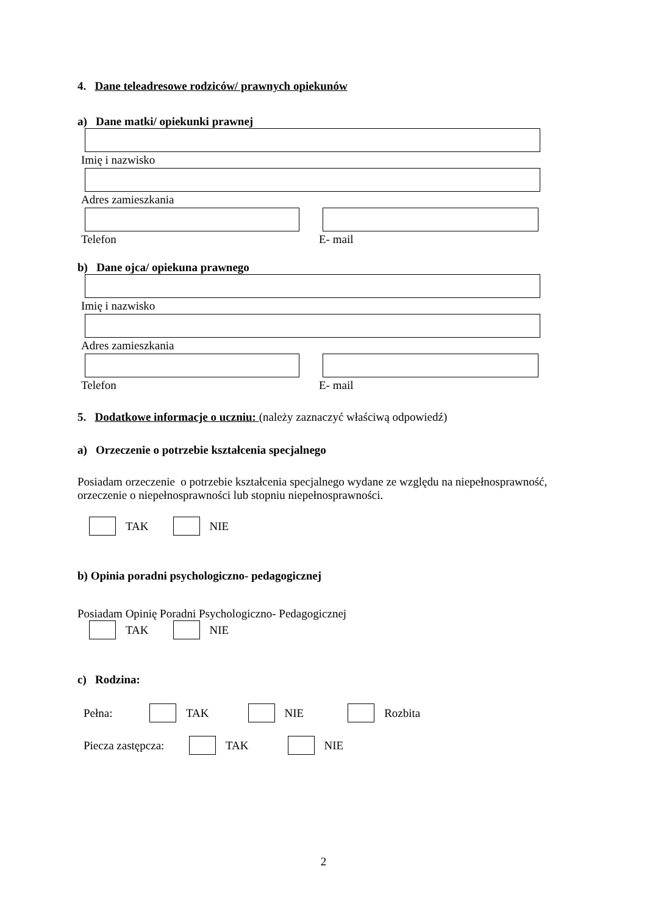4. Dane teleadresowe rodziców/ prawnych opiekunów
a) Dane matki/ opiekunki prawnej
Imię i nazwisko
Adres zamieszkania
Telefon E- mail
b) Dane ojca/ opiekuna prawnego
Imię i nazwisko
Adres zamieszkania
Telefon E- mail
5. Dodatkowe informacje o uczniu: (należy zaznaczyć właściwą odpowiedź)
a) Orzeczenie o potrzebie kształcenia specjalnego
Posiadam orzeczenie o potrzebie kształcenia specjalnego wydane ze względu na niepełnosprawność, orzeczenie o niepełnosprawności lub stopniu niepełnosprawności.
TAK NIE
b) Opinia poradni psychologiczno- pedagogicznej
Posiadam Opinię Poradni Psychologiczno- Pedagogicznej
TAK NIE
c) Rodzina:
Pełna: TAK NIE Rozbita
Piecza zastępcza: TAK NIE
2